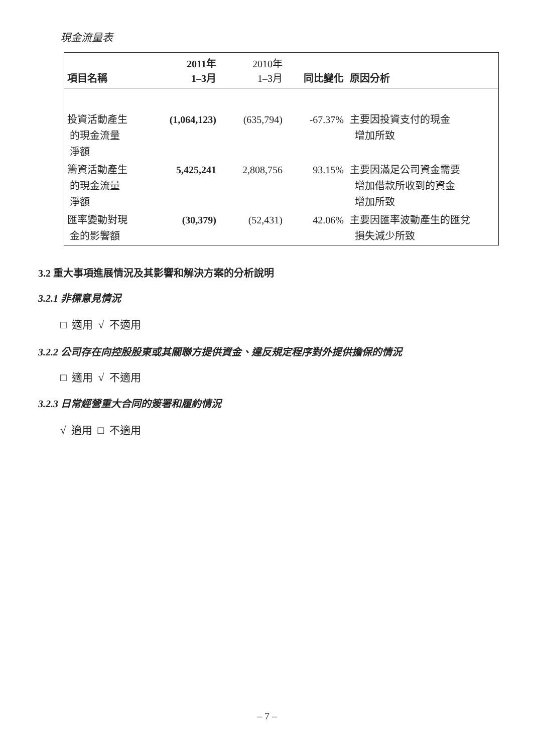現金流量表
| 項目名稱 | 2011年 1–3月 | 2010年 1–3月 | 同比變化 | 原因分析 |
| --- | --- | --- | --- | --- |
| 投資活動產生 的現金流量 淨額 | (1,064,123) | (635,794) | -67.37% | 主要因投資支付的現金 增加所致 |
| 籌資活動產生 的現金流量 淨額 | 5,425,241 | 2,808,756 | 93.15% | 主要因滿足公司資金需要 增加借款所收到的資金 增加所致 |
| 匯率變動對現 金的影響額 | (30,379) | (52,431) | 42.06% | 主要因匯率波動產生的匯兌 損失減少所致 |
3.2 重大事項進展情況及其影響和解決方案的分析說明
3.2.1 非標意見情況
□ 適用 √ 不適用
3.2.2 公司存在向控股股東或其關聯方提供資金、違反規定程序對外提供擔保的情況
□ 適用 √ 不適用
3.2.3 日常經營重大合同的簽署和履約情況
√ 適用 □ 不適用
– 7 –